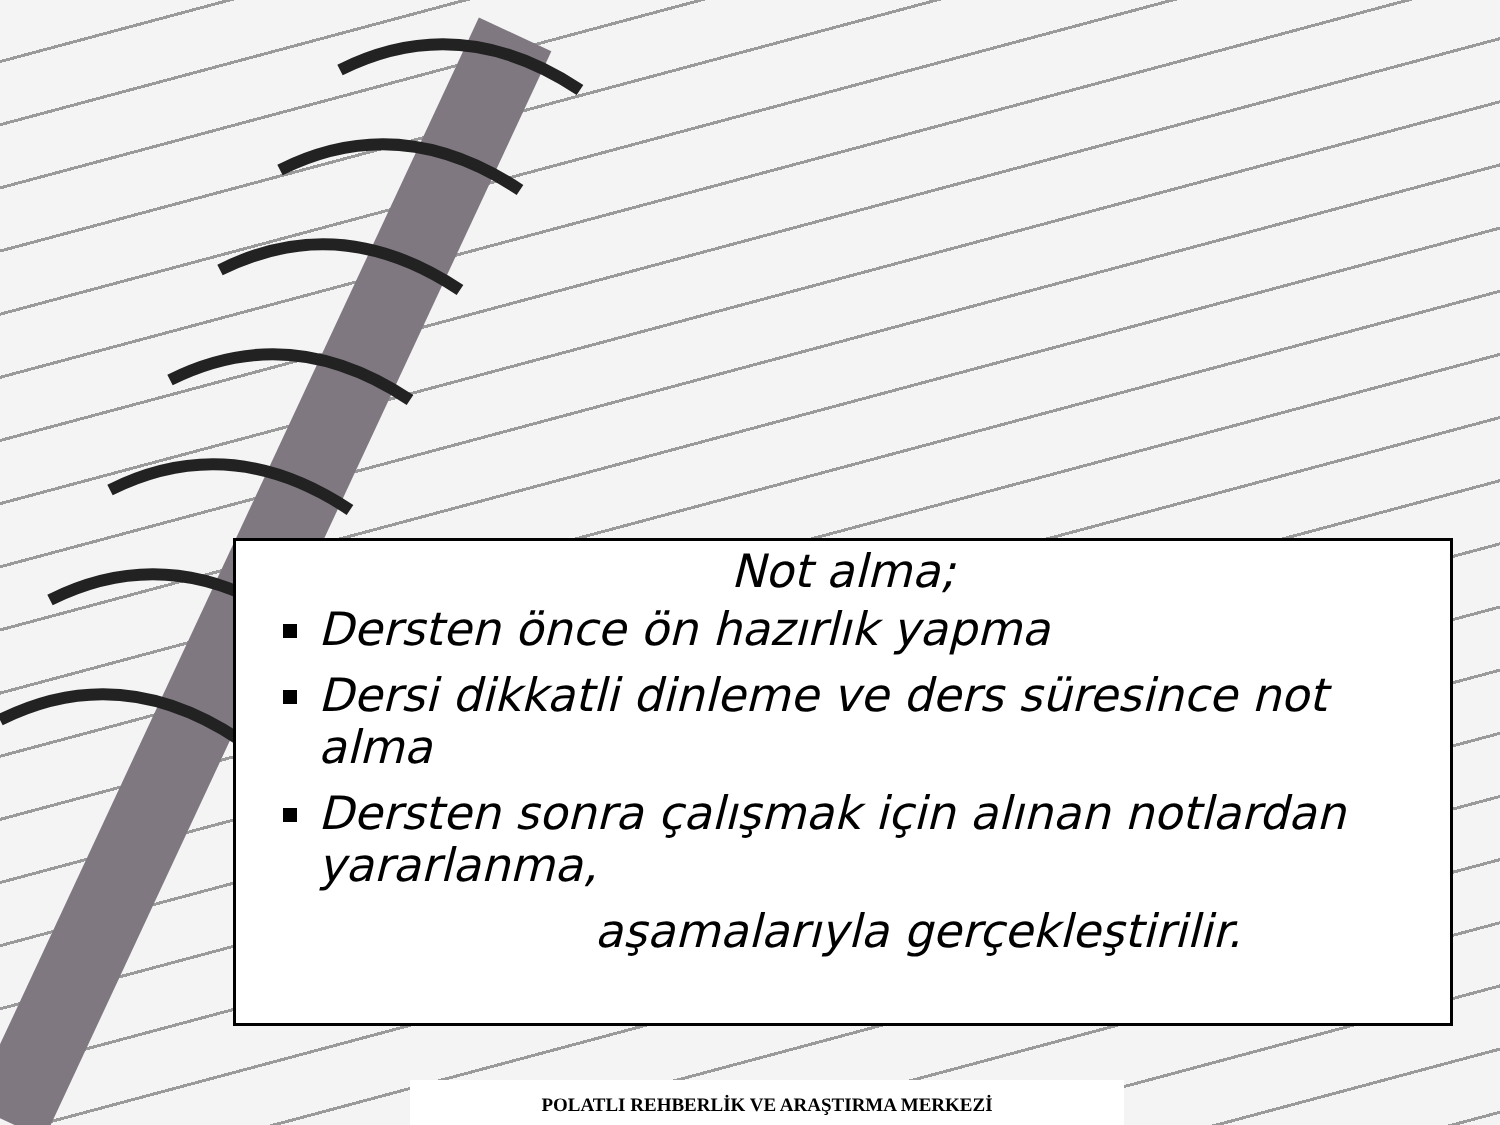Not alma;
Dersten önce ön hazırlık yapma
Dersi dikkatli dinleme ve ders süresince not alma
Dersten sonra çalışmak için alınan notlardan yararlanma,
aşamalarıyla gerçekleştirilir.
POLATLI REHBERLİK VE ARAŞTIRMA MERKEZİ